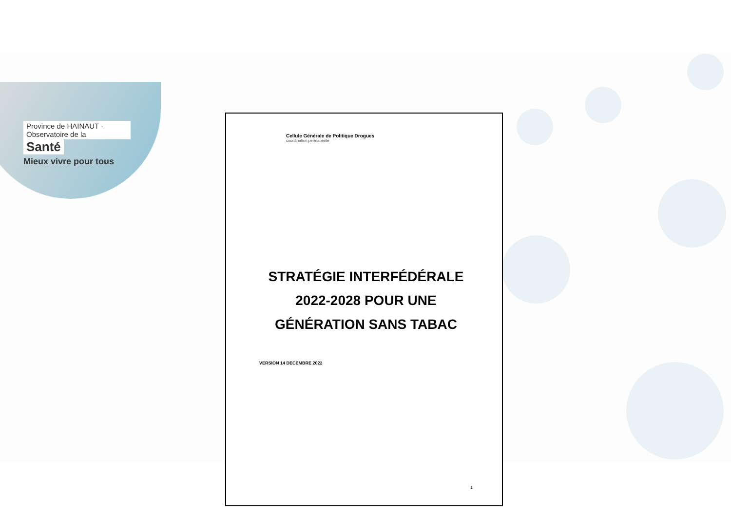Province de HAINAUT · Observatoire de la
Santé
Mieux vivre pour tous
Cellule Générale de Politique Drogues
coordination permanente
STRATÉGIE INTERFÉDÉRALE 2022-2028 POUR UNE GÉNÉRATION SANS TABAC
VERSION 14 DECEMBRE 2022
1